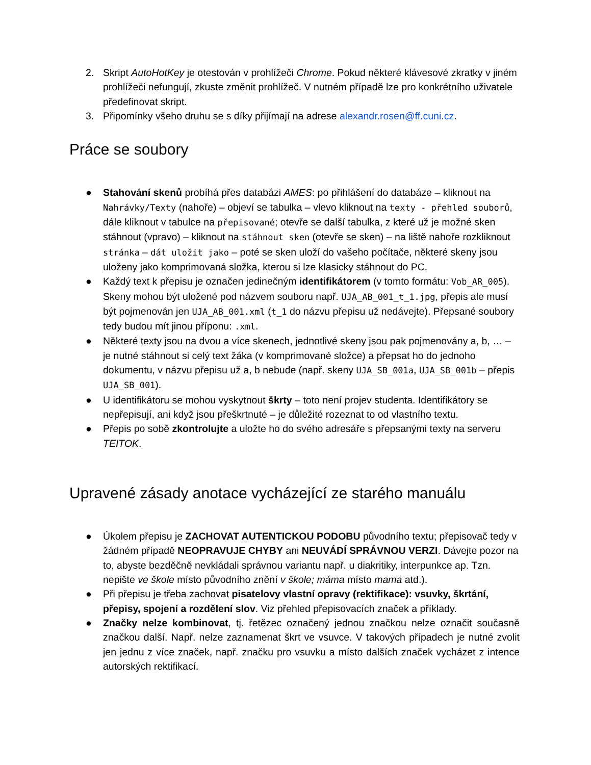2. Skript AutoHotKey je otestován v prohlížeči Chrome. Pokud některé klávesové zkratky v jiném prohlížeči nefungují, zkuste změnit prohlížeč. V nutném případě lze pro konkrétního uživatele předefinovat skript.
3. Připomínky všeho druhu se s díky přijímají na adrese alexandr.rosen@ff.cuni.cz.
Práce se soubory
● Stahování skenů probíhá přes databázi AMES: po přihlášení do databáze – kliknout na Nahrávky/Texty (nahoře) – objeví se tabulka – vlevo kliknout na texty - přehled souborů, dále kliknout v tabulce na přepisované; otevře se další tabulka, z které už je možné sken stáhnout (vpravo) – kliknout na stáhnout sken (otevře se sken) – na liště nahoře rozkliknout stránka – dát uložit jako – poté se sken uloží do vašeho počítače, některé skeny jsou uloženy jako komprimovaná složka, kterou si lze klasicky stáhnout do PC.
● Každý text k přepisu je označen jedinečným identifikátorem (v tomto formátu: Vob_AR_005). Skeny mohou být uložené pod názvem souboru např. UJA_AB_001_t_1.jpg, přepis ale musí být pojmenován jen UJA_AB_001.xml (t_1 do názvu přepisu už nedávejte). Přepsané soubory tedy budou mít jinou příponu: .xml.
● Některé texty jsou na dvou a více skenech, jednotlivé skeny jsou pak pojmenovány a, b, … – je nutné stáhnout si celý text žáka (v komprimované složce) a přepsat ho do jednoho dokumentu, v názvu přepisu už a, b nebude (např. skeny UJA_SB_001a, UJA_SB_001b – přepis UJA_SB_001).
● U identifikátoru se mohou vyskytnout škrty – toto není projev studenta. Identifikátory se nepřepisují, ani když jsou přeškrtnuté – je důležité rozeznat to od vlastního textu.
● Přepis po sobě zkontrolujte a uložte ho do svého adresáře s přepsanými texty na serveru TEITOK.
Upravené zásady anotace vycházející ze starého manuálu
● Úkolem přepisu je ZACHOVAT AUTENTICKOU PODOBU původního textu; přepisovač tedy v žádném případě NEOPRAVUJE CHYBY ani NEUVÁDÍ SPRÁVNOU VERZI. Dávejte pozor na to, abyste bezděčně nevkládali správnou variantu např. u diakritiky, interpunkce ap. Tzn. nepište ve škole místo původního znění v škole; máma místo mama atd.).
● Při přepisu je třeba zachovat pisatelovy vlastní opravy (rektifikace): vsuvky, škrtání, přepisy, spojení a rozdělení slov. Viz přehled přepisovacích značek a příklady.
● Značky nelze kombinovat, tj. řetězec označený jednou značkou nelze označit současně značkou další. Např. nelze zaznamenat škrt ve vsuvce. V takových případech je nutné zvolit jen jednu z více značek, např. značku pro vsuvku a místo dalších značek vycházet z intence autorských rektifikací.